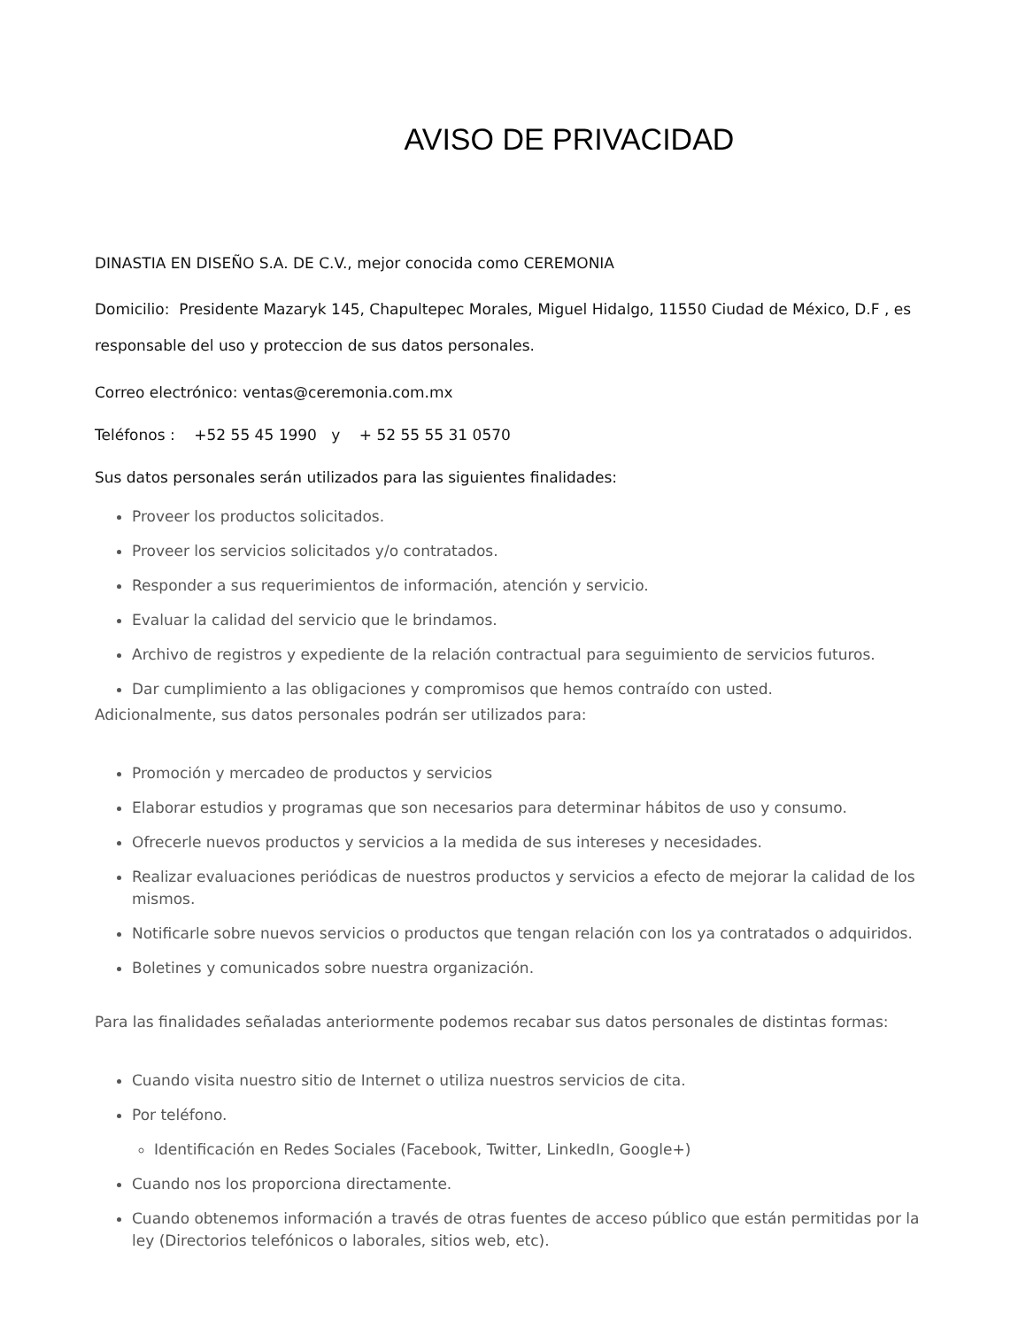AVISO DE PRIVACIDAD
DINASTIA EN DISEÑO S.A. DE C.V., mejor conocida como CEREMONIA
Domicilio: Presidente Mazaryk 145, Chapultepec Morales, Miguel Hidalgo, 11550 Ciudad de México, D.F , es responsable del uso y proteccion de sus datos personales.
Correo electrónico: ventas@ceremonia.com.mx
Teléfonos : +52 55 45 1990 y + 52 55 55 31 0570
Sus datos personales serán utilizados para las siguientes finalidades:
Proveer los productos solicitados.
Proveer los servicios solicitados y/o contratados.
Responder a sus requerimientos de información, atención y servicio.
Evaluar la calidad del servicio que le brindamos.
Archivo de registros y expediente de la relación contractual para seguimiento de servicios futuros.
Dar cumplimiento a las obligaciones y compromisos que hemos contraído con usted.
Adicionalmente, sus datos personales podrán ser utilizados para:
Promoción y mercadeo de productos y servicios
Elaborar estudios y programas que son necesarios para determinar hábitos de uso y consumo.
Ofrecerle nuevos productos y servicios a la medida de sus intereses y necesidades.
Realizar evaluaciones periódicas de nuestros productos y servicios a efecto de mejorar la calidad de los mismos.
Notificarle sobre nuevos servicios o productos que tengan relación con los ya contratados o adquiridos.
Boletines y comunicados sobre nuestra organización.
Para las finalidades señaladas anteriormente podemos recabar sus datos personales de distintas formas:
Cuando visita nuestro sitio de Internet o utiliza nuestros servicios de cita.
Por teléfono.
Identificación en Redes Sociales (Facebook, Twitter, LinkedIn, Google+)
Cuando nos los proporciona directamente.
Cuando obtenemos información a través de otras fuentes de acceso público que están permitidas por la ley (Directorios telefónicos o laborales, sitios web, etc).